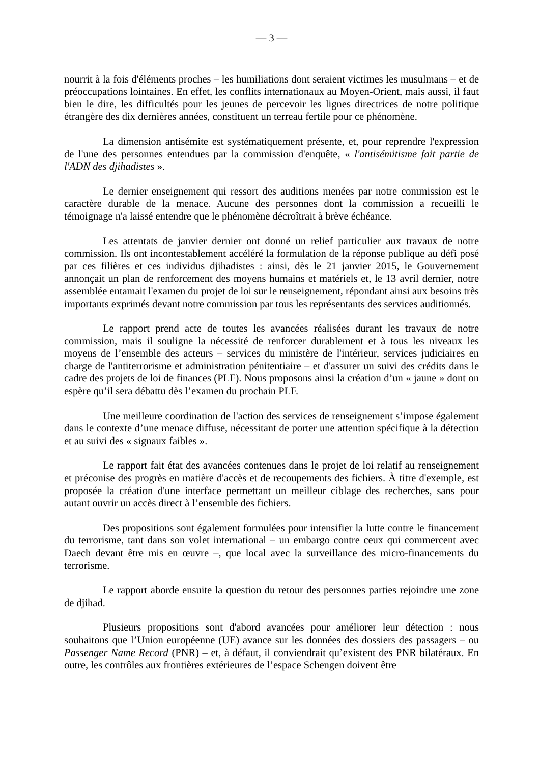— 3 —
nourrit à la fois d'éléments proches – les humiliations dont seraient victimes les musulmans – et de préoccupations lointaines. En effet, les conflits internationaux au Moyen-Orient, mais aussi, il faut bien le dire, les difficultés pour les jeunes de percevoir les lignes directrices de notre politique étrangère des dix dernières années, constituent un terreau fertile pour ce phénomène.
La dimension antisémite est systématiquement présente, et, pour reprendre l'expression de l'une des personnes entendues par la commission d'enquête, « l'antisémitisme fait partie de l'ADN des djihadistes ».
Le dernier enseignement qui ressort des auditions menées par notre commission est le caractère durable de la menace. Aucune des personnes dont la commission a recueilli le témoignage n'a laissé entendre que le phénomène décroîtrait à brève échéance.
Les attentats de janvier dernier ont donné un relief particulier aux travaux de notre commission. Ils ont incontestablement accéléré la formulation de la réponse publique au défi posé par ces filières et ces individus djihadistes : ainsi, dès le 21 janvier 2015, le Gouvernement annonçait un plan de renforcement des moyens humains et matériels et, le 13 avril dernier, notre assemblée entamait l'examen du projet de loi sur le renseignement, répondant ainsi aux besoins très importants exprimés devant notre commission par tous les représentants des services auditionnés.
Le rapport prend acte de toutes les avancées réalisées durant les travaux de notre commission, mais il souligne la nécessité de renforcer durablement et à tous les niveaux les moyens de l’ensemble des acteurs – services du ministère de l'intérieur, services judiciaires en charge de l'antiterrorisme et administration pénitentiaire – et d'assurer un suivi des crédits dans le cadre des projets de loi de finances (PLF). Nous proposons ainsi la création d’un « jaune » dont on espère qu’il sera débattu dès l’examen du prochain PLF.
Une meilleure coordination de l'action des services de renseignement s’impose également dans le contexte d’une menace diffuse, nécessitant de porter une attention spécifique à la détection et au suivi des « signaux faibles ».
Le rapport fait état des avancées contenues dans le projet de loi relatif au renseignement et préconise des progrès en matière d'accès et de recoupements des fichiers. À titre d'exemple, est proposée la création d'une interface permettant un meilleur ciblage des recherches, sans pour autant ouvrir un accès direct à l’ensemble des fichiers.
Des propositions sont également formulées pour intensifier la lutte contre le financement du terrorisme, tant dans son volet international – un embargo contre ceux qui commercent avec Daech devant être mis en œuvre –, que local avec la surveillance des micro-financements du terrorisme.
Le rapport aborde ensuite la question du retour des personnes parties rejoindre une zone de djihad.
Plusieurs propositions sont d'abord avancées pour améliorer leur détection : nous souhaitons que l’Union européenne (UE) avance sur les données des dossiers des passagers – ou Passenger Name Record (PNR) – et, à défaut, il conviendrait qu’existent des PNR bilatéraux. En outre, les contrôles aux frontières extérieures de l’espace Schengen doivent être